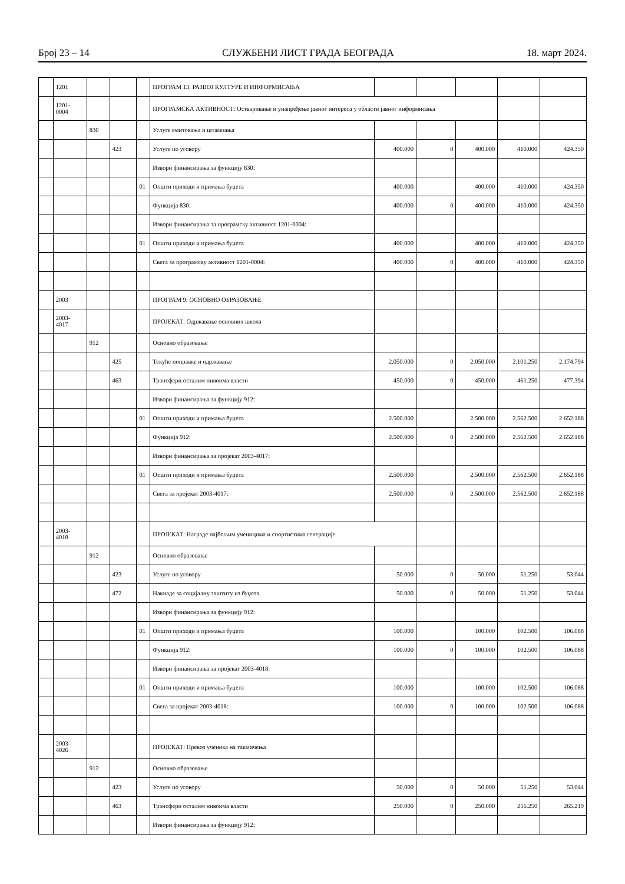Број 23 – 14 СЛУЖБЕНИ ЛИСТ ГРАДА БЕОГРАДА 18. март 2024.
| | 1201 | | | | ПРОГРАМ 13: РАЗВОЈ КУЛТУРЕ И ИНФОРМИСАЊА | | | | | |
| | 1201- 0004 | | | | ПРОГРАМСКА АКТИВНОСТ: Остваривање и унапређење јавног интереса у области јавног информисања | | | | | |
| | | 830 | | | Услуге емитовања и штампања | | | | | |
| | | | 423 | | Услуге по уговору | 400.000 | 0 | 400.000 | 410.000 | 424.350 |
| | | | | | Извори финансирања за функцију 830: | | | | | |
| | | | | 01 | Општи приходи и примања буџета | 400.000 | | 400.000 | 410.000 | 424.350 |
| | | | | | Функција 830: | 400.000 | 0 | 400.000 | 410.000 | 424.350 |
| | | | | | Извори финансирања за програмску активност 1201-0004: | | | | | |
| | | | | 01 | Општи приходи и примања буџета | 400.000 | | 400.000 | 410.000 | 424.350 |
| | | | | | Свега за програмску активност 1201-0004: | 400.000 | 0 | 400.000 | 410.000 | 424.350 |
| | 2003 | | | | ПРОГРАМ 9: ОСНОВНО ОБРАЗОВАЊЕ | | | | | |
| | 2003- 4017 | | | | ПРОЈЕКАТ: Одржавање основних школа | | | | | |
| | | 912 | | | Основно образовање | | | | | |
| | | | 425 | | Текуће поправке и одржавање | 2.050.000 | 0 | 2.050.000 | 2.101.250 | 2.174.794 |
| | | | 463 | | Трансфери осталим нивоима власти | 450.000 | 0 | 450.000 | 461.250 | 477.394 |
| | | | | | Извори финансирања за функцију 912: | | | | | |
| | | | | 01 | Општи приходи и примања буџета | 2.500.000 | | 2.500.000 | 2.562.500 | 2.652.188 |
| | | | | | Функција 912: | 2.500.000 | 0 | 2.500.000 | 2.562.500 | 2.652.188 |
| | | | | | Извори финансирања за пројекат 2003-4017: | | | | | |
| | | | | 01 | Општи приходи и примања буџета | 2.500.000 | | 2.500.000 | 2.562.500 | 2.652.188 |
| | | | | | Свега за пројекат 2003-4017: | 2.500.000 | 0 | 2.500.000 | 2.562.500 | 2.652.188 |
| | 2003- 4018 | | | | ПРОЈЕКАТ: Награде најбољим ученицима и спортистима генерације | | | | | |
| | | 912 | | | Основно образовање | | | | | |
| | | | 423 | | Услуге по уговору | 50.000 | 0 | 50.000 | 51.250 | 53.044 |
| | | | 472 | | Накнаде за социјалну заштиту из буџета | 50.000 | 0 | 50.000 | 51.250 | 53.044 |
| | | | | | Извори финансирања за функцију 912: | | | | | |
| | | | | 01 | Општи приходи и примања буџета | 100.000 | | 100.000 | 102.500 | 106.088 |
| | | | | | Функција 912: | 100.000 | 0 | 100.000 | 102.500 | 106.088 |
| | | | | | Извори финансирања за пројекат 2003-4018: | | | | | |
| | | | | 01 | Општи приходи и примања буџета | 100.000 | | 100.000 | 102.500 | 106.088 |
| | | | | | Свега за пројекат 2003-4018: | 100.000 | 0 | 100.000 | 102.500 | 106.088 |
| | 2003- 4026 | | | | ПРОЈЕКАТ: Превоз ученика на такмичења | | | | | |
| | | 912 | | | Основно образовање | | | | | |
| | | | 423 | | Услуге по уговору | 50.000 | 0 | 50.000 | 51.250 | 53.044 |
| | | | 463 | | Трансфери осталим нивоима власти | 250.000 | 0 | 250.000 | 256.250 | 265.219 |
| | | | | | Извори финансирања за функцију 912: | | | | | |